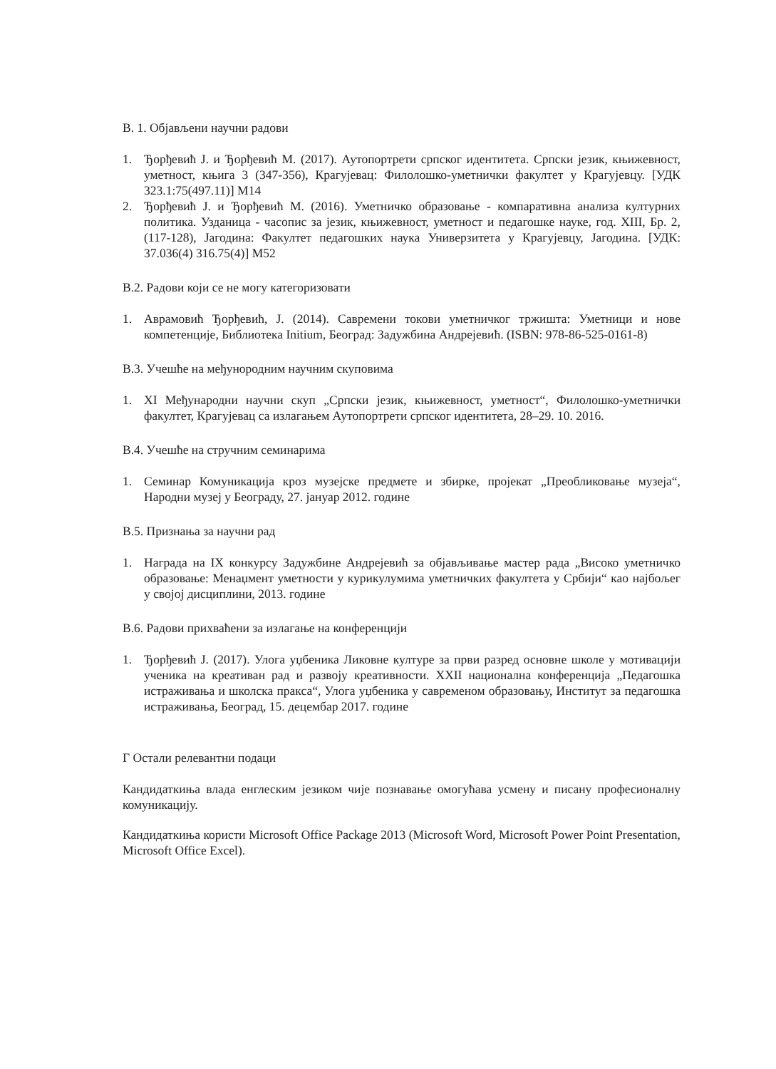В. 1. Објављени научни радови
1. Ђорђевић Ј. и Ђорђевић М. (2017). Аутопортрети српског идентитета. Српски језик, књижевност, уметност, књига 3 (347-356), Крагујевац: Филолошко-уметнички факултет у Крагујевцу. [УДК 323.1:75(497.11)] М14
2. Ђорђевић Ј. и Ђорђевић М. (2016). Уметничко образовање - компаративна анализа културних политика. Узданица - часопис за језик, књижевност, уметност и педагошке науке, год. XIII, Бр. 2, (117-128), Јагодина: Факултет педагошких наука Универзитета у Крагујевцу, Јагодина. [УДК: 37.036(4) 316.75(4)] М52
В.2. Радови који се не могу категоризовати
1. Аврамовић Ђорђевић, Ј. (2014). Савремени токови уметничког тржишта: Уметници и нове компетенције, Библиотека Initium, Београд: Задужбина Андрејевић. (ISBN: 978-86-525-0161-8)
В.3. Учешће на међунородним научним скуповима
1. XI Међународни научни скуп „Српски језик, књижевност, уметност“, Филолошко-уметнички факултет, Крагујевац са излагањем Аутопортрети српског идентитета, 28–29. 10. 2016.
В.4. Учешће на стручним семинарима
1. Семинар Комуникација кроз музејске предмете и збирке, пројекат „Преобликовање музеја“, Народни музеј у Београду, 27. јануар 2012. године
В.5. Признања за научни рад
1. Награда на IX конкурсу Задужбине Андрејевић за објављивање мастер рада „Високо уметничко образовање: Менаџмент уметности у курикулумима уметничких факултета у Србији“ као најбољег у својој дисциплини, 2013. године
В.6. Радови прихваћени за излагање на конференцији
1. Ђорђевић Ј. (2017). Улога уџбеника Ликовне културе за први разред основне школе у мотивацији ученика на креативан рад и развоју креативности. XXII национална конференција „Педагошка истраживања и школска пракса“, Улога уџбеника у савременом образовању, Институт за педагошка истраживања, Београд, 15. децембар 2017. године
Г Остали релевантни подаци
Кандидаткиња влада енглеским језиком чије познавање омогућава усмену и писану професионалну комуникацију.
Кандидаткиња користи Microsoft Office Package 2013 (Microsoft Word, Microsoft Power Point Presentation, Microsoft Office Excel).